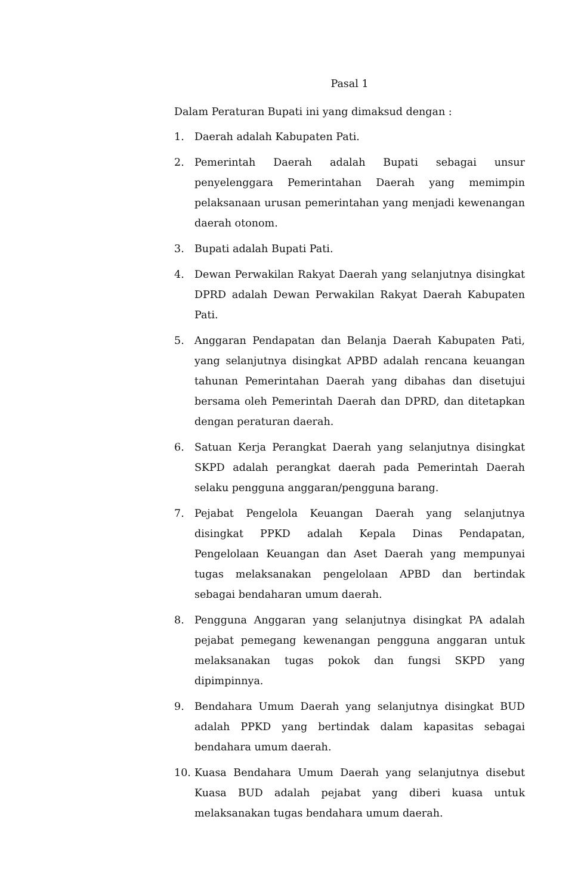Pasal 1
Dalam Peraturan Bupati ini yang dimaksud dengan :
1. Daerah adalah Kabupaten Pati.
2. Pemerintah Daerah adalah Bupati sebagai unsur penyelenggara Pemerintahan Daerah yang memimpin pelaksanaan urusan pemerintahan yang menjadi kewenangan daerah otonom.
3. Bupati adalah Bupati Pati.
4. Dewan Perwakilan Rakyat Daerah yang selanjutnya disingkat DPRD adalah Dewan Perwakilan Rakyat Daerah Kabupaten Pati.
5. Anggaran Pendapatan dan Belanja Daerah Kabupaten Pati, yang selanjutnya disingkat APBD adalah rencana keuangan tahunan Pemerintahan Daerah yang dibahas dan disetujui bersama oleh Pemerintah Daerah dan DPRD, dan ditetapkan dengan peraturan daerah.
6. Satuan Kerja Perangkat Daerah yang selanjutnya disingkat SKPD adalah perangkat daerah pada Pemerintah Daerah selaku pengguna anggaran/pengguna barang.
7. Pejabat Pengelola Keuangan Daerah yang selanjutnya disingkat PPKD adalah Kepala Dinas Pendapatan, Pengelolaan Keuangan dan Aset Daerah yang mempunyai tugas melaksanakan pengelolaan APBD dan bertindak sebagai bendaharan umum daerah.
8. Pengguna Anggaran yang selanjutnya disingkat PA adalah pejabat pemegang kewenangan pengguna anggaran untuk melaksanakan tugas pokok dan fungsi SKPD yang dipimpinnya.
9. Bendahara Umum Daerah yang selanjutnya disingkat BUD adalah PPKD yang bertindak dalam kapasitas sebagai bendahara umum daerah.
10. Kuasa Bendahara Umum Daerah yang selanjutnya disebut Kuasa BUD adalah pejabat yang diberi kuasa untuk melaksanakan tugas bendahara umum daerah.